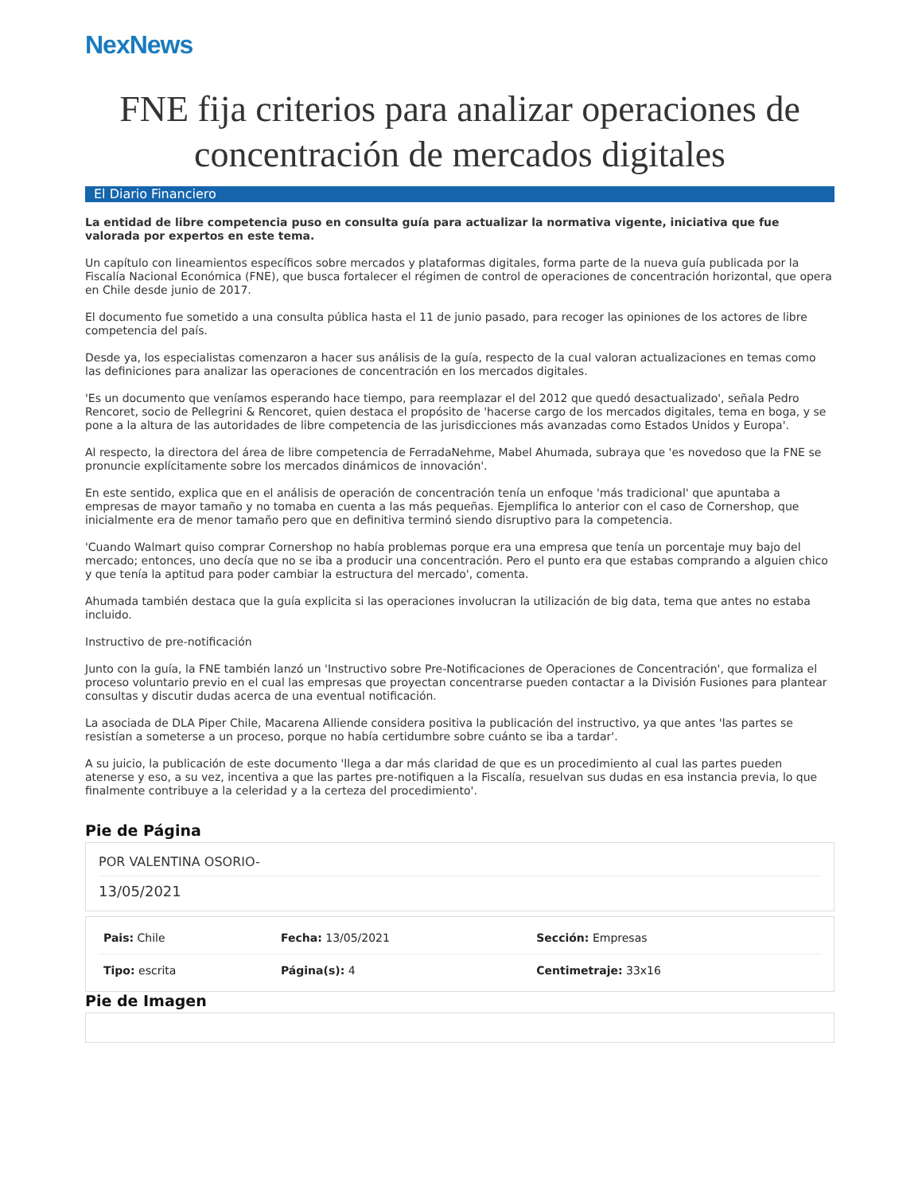NexNews
FNE fija criterios para analizar operaciones de concentración de mercados digitales
El Diario Financiero
La entidad de libre competencia puso en consulta guía para actualizar la normativa vigente, iniciativa que fue valorada por expertos en este tema.
Un capítulo con lineamientos específicos sobre mercados y plataformas digitales, forma parte de la nueva guía publicada por la Fiscalía Nacional Económica (FNE), que busca fortalecer el régimen de control de operaciones de concentración horizontal, que opera en Chile desde junio de 2017.
El documento fue sometido a una consulta pública hasta el 11 de junio pasado, para recoger las opiniones de los actores de libre competencia del país.
Desde ya, los especialistas comenzaron a hacer sus análisis de la guía, respecto de la cual valoran actualizaciones en temas como las definiciones para analizar las operaciones de concentración en los mercados digitales.
'Es un documento que veníamos esperando hace tiempo, para reemplazar el del 2012 que quedó desactualizado', señala Pedro Rencoret, socio de Pellegrini & Rencoret, quien destaca el propósito de 'hacerse cargo de los mercados digitales, tema en boga, y se pone a la altura de las autoridades de libre competencia de las jurisdicciones más avanzadas como Estados Unidos y Europa'.
Al respecto, la directora del área de libre competencia de FerradaNehme, Mabel Ahumada, subraya que 'es novedoso que la FNE se pronuncie explícitamente sobre los mercados dinámicos de innovación'.
En este sentido, explica que en el análisis de operación de concentración tenía un enfoque 'más tradicional' que apuntaba a empresas de mayor tamaño y no tomaba en cuenta a las más pequeñas. Ejemplifica lo anterior con el caso de Cornershop, que inicialmente era de menor tamaño pero que en definitiva terminó siendo disruptivo para la competencia.
'Cuando Walmart quiso comprar Cornershop no había problemas porque era una empresa que tenía un porcentaje muy bajo del mercado; entonces, uno decía que no se iba a producir una concentración. Pero el punto era que estabas comprando a alguien chico y que tenía la aptitud para poder cambiar la estructura del mercado', comenta.
Ahumada también destaca que la guía explicita si las operaciones involucran la utilización de big data, tema que antes no estaba incluido.
Instructivo de pre-notificación
Junto con la guía, la FNE también lanzó un 'Instructivo sobre Pre-Notificaciones de Operaciones de Concentración', que formaliza el proceso voluntario previo en el cual las empresas que proyectan concentrarse pueden contactar a la División Fusiones para plantear consultas y discutir dudas acerca de una eventual notificación.
La asociada de DLA Piper Chile, Macarena Alliende considera positiva la publicación del instructivo, ya que antes 'las partes se resistían a someterse a un proceso, porque no había certidumbre sobre cuánto se iba a tardar'.
A su juicio, la publicación de este documento 'llega a dar más claridad de que es un procedimiento al cual las partes pueden atenerse y eso, a su vez, incentiva a que las partes pre-notifiquen a la Fiscalía, resuelvan sus dudas en esa instancia previa, lo que finalmente contribuye a la celeridad y a la certeza del procedimiento'.
Pie de Página
POR VALENTINA OSORIO-
13/05/2021
| Pais: Chile | Fecha: 13/05/2021 | Sección: Empresas |
| Tipo: escrita | Página(s): 4 | Centimetraje: 33x16 |
Pie de Imagen